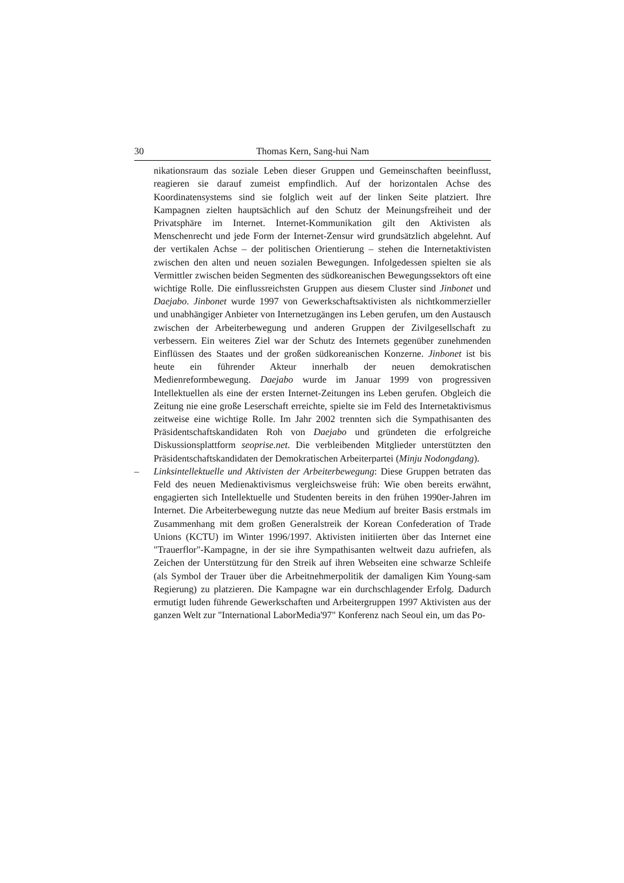30 Thomas Kern, Sang-hui Nam
nikationsraum das soziale Leben dieser Gruppen und Gemeinschaften beeinflusst, reagieren sie darauf zumeist empfindlich. Auf der horizontalen Achse des Koordinatensystems sind sie folglich weit auf der linken Seite platziert. Ihre Kampagnen zielten hauptsächlich auf den Schutz der Meinungsfreiheit und der Privatsphäre im Internet. Internet-Kommunikation gilt den Aktivisten als Menschenrecht und jede Form der Internet-Zensur wird grundsätzlich abgelehnt. Auf der vertikalen Achse – der politischen Orientierung – stehen die Internetaktivisten zwischen den alten und neuen sozialen Bewegungen. Infolgedessen spielten sie als Vermittler zwischen beiden Segmenten des südkoreanischen Bewegungssektors oft eine wichtige Rolle. Die einflussreichsten Gruppen aus diesem Cluster sind Jinbonet und Daejabo. Jinbonet wurde 1997 von Gewerkschaftsaktivisten als nichtkommerzieller und unabhängiger Anbieter von Internetzugängen ins Leben gerufen, um den Austausch zwischen der Arbeiterbewegung und anderen Gruppen der Zivilgesellschaft zu verbessern. Ein weiteres Ziel war der Schutz des Internets gegenüber zunehmenden Einflüssen des Staates und der großen südkoreanischen Konzerne. Jinbonet ist bis heute ein führender Akteur innerhalb der neuen demokratischen Medienreformbewegung. Daejabo wurde im Januar 1999 von progressiven Intellektuellen als eine der ersten Internet-Zeitungen ins Leben gerufen. Obgleich die Zeitung nie eine große Leserschaft erreichte, spielte sie im Feld des Internetaktivismus zeitweise eine wichtige Rolle. Im Jahr 2002 trennten sich die Sympathisanten des Präsidentschaftskandidaten Roh von Daejabo und gründeten die erfolgreiche Diskussionsplattform seoprise.net. Die verbleibenden Mitglieder unterstützten den Präsidentschaftskandidaten der Demokratischen Arbeiterpartei (Minju Nodongdang).
– Linksintellektuelle und Aktivisten der Arbeiterbewegung: Diese Gruppen betraten das Feld des neuen Medienaktivismus vergleichsweise früh: Wie oben bereits erwähnt, engagierten sich Intellektuelle und Studenten bereits in den frühen 1990er-Jahren im Internet. Die Arbeiterbewegung nutzte das neue Medium auf breiter Basis erstmals im Zusammenhang mit dem großen Generalstreik der Korean Confederation of Trade Unions (KCTU) im Winter 1996/1997. Aktivisten initiierten über das Internet eine "Trauerflor"-Kampagne, in der sie ihre Sympathisanten weltweit dazu aufriefen, als Zeichen der Unterstützung für den Streik auf ihren Webseiten eine schwarze Schleife (als Symbol der Trauer über die Arbeitnehmerpolitik der damaligen Kim Young-sam Regierung) zu platzieren. Die Kampagne war ein durchschlagender Erfolg. Dadurch ermutigt luden führende Gewerkschaften und Arbeitergruppen 1997 Aktivisten aus der ganzen Welt zur "International LaborMedia'97" Konferenz nach Seoul ein, um das Po-